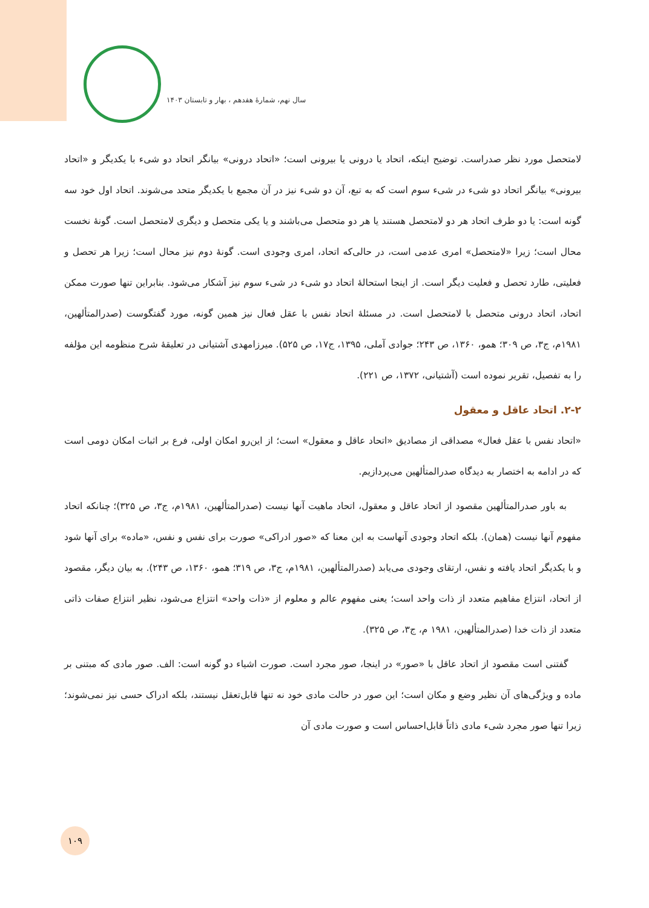سال نهم، شمارهٔ هفدهم ، بهار و تابستان ۱۴۰۳
لامتحصل مورد نظر صدراست. توضیح اینکه، اتحاد یا درونی یا بیرونی است؛ «اتحاد درونی» بیانگر اتحاد دو شیء با یکدیگر و «اتحاد بیرونی» بیانگر اتحاد دو شیء در شیء سوم است که به تبع، آن دو شیء نیز در آن مجمع با یکدیگر متحد می‌شوند. اتحاد اول خود سه گونه است: یا دو طرف اتحاد هر دو لامتحصل هستند یا هر دو متحصل می‌باشند و یا یکی متحصل و دیگری لامتحصل است. گونهٔ نخست محال است؛ زیرا «لامتحصل» امری عدمی است، در حالی‌که اتحاد، امری وجودی است. گونهٔ دوم نیز محال است؛ زیرا هر تحصل و فعلیتی، طارد تحصل و فعلیت دیگر است. از اینجا استحالهٔ اتحاد دو شیء در شیء سوم نیز آشکار می‌شود. بنابراین تنها صورت ممکن اتحاد، اتحاد درونی متحصل با لامتحصل است. در مسئلهٔ اتحاد نفس با عقل فعال نیز همین گونه، مورد گفتگوست (صدرالمتألهین، ۱۹۸۱م، ج۳، ص ۳۰۹؛ همو، ۱۳۶۰، ص ۲۴۳؛ جوادی آملی، ۱۳۹۵، ج۱۷، ص ۵۲۵). میرزامهدی آشتیانی در تعلیقهٔ شرح منظومه این مؤلفه را به تفصیل، تقریر نموده است (آشتیانی، ۱۳۷۲، ص ۲۲۱).
۲-۲. اتحاد عاقل و معقول
«اتحاد نفس با عقل فعال» مصداقی از مصادیق «اتحاد عاقل و معقول» است؛ از این‌رو امکان اولی، فرع بر اثبات امکان دومی است که در ادامه به اختصار به دیدگاه صدرالمتألهین می‌پردازیم.
به باور صدرالمتألهین مقصود از اتحاد عاقل و معقول، اتحاد ماهیت آنها نیست (صدرالمتألهین، ۱۹۸۱م، ج۳، ص ۳۲۵)؛ چنانکه اتحاد مفهوم آنها نیست (همان). بلکه اتحاد وجودی آنهاست به این معنا که «صور ادراکی» صورت برای نفس و نفس، «ماده» برای آنها شود و با یکدیگر اتحاد یافته و نفس، ارتقای وجودی می‌یابد (صدرالمتألهین، ۱۹۸۱م، ج۳، ص ۳۱۹؛ همو، ۱۳۶۰، ص ۲۴۳). به بیان دیگر، مقصود از اتحاد، انتزاع مفاهیم متعدد از ذات واحد است؛ یعنی مفهوم عالم و معلوم از «ذات واحد» انتزاع می‌شود، نظیر انتزاع صفات ذاتی متعدد از ذات خدا (صدرالمتألهین، ۱۹۸۱ م، ج۳، ص ۳۲۵).
گفتنی است مقصود از اتحاد عاقل با «صور» در اینجا، صور مجرد است. صورت اشیاء دو گونه است: الف. صور مادی که مبتنی بر ماده و ویژگی‌های آن نظیر وضع و مکان است؛ این صور در حالت مادی خود نه تنها قابل‌تعقل نیستند، بلکه ادراک حسی نیز نمی‌شوند؛ زیرا تنها صور مجرد شیء مادی ذاتاً قابل‌احساس است و صورت مادی آن
۱۰۹